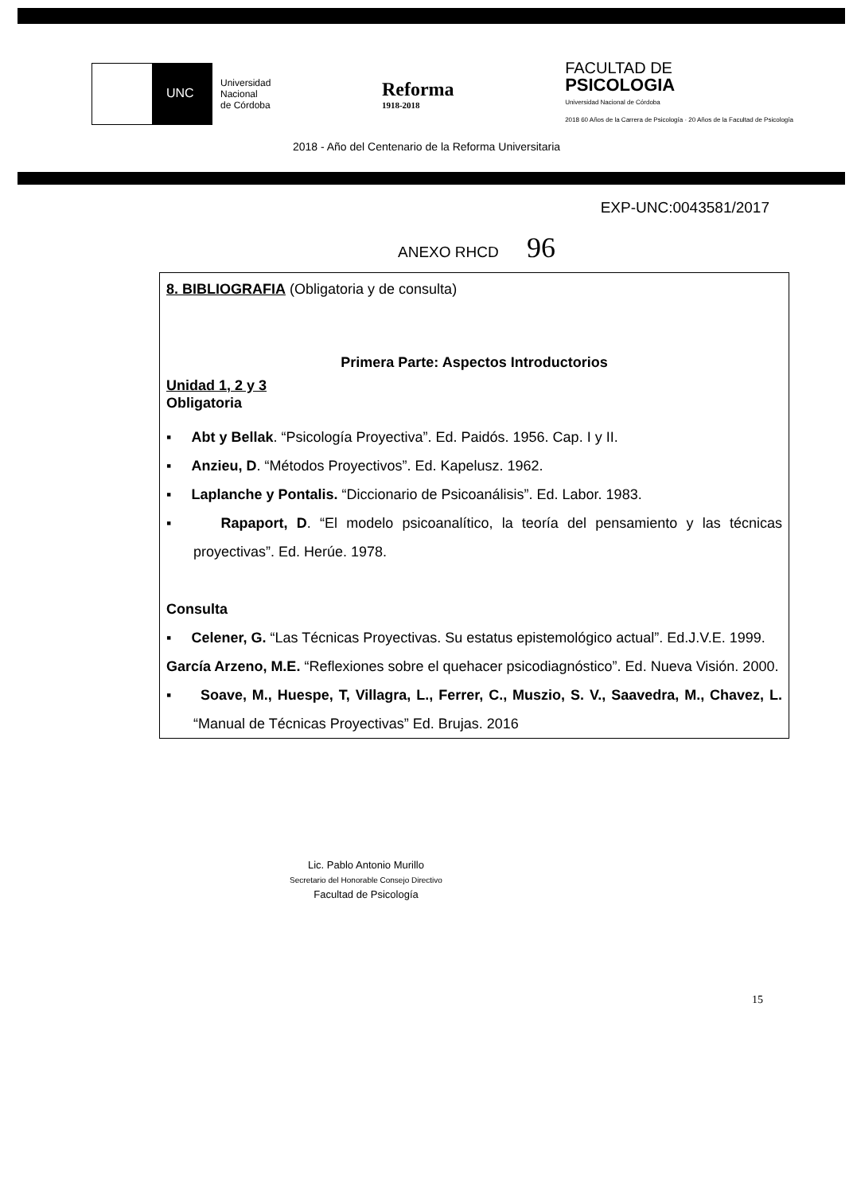UNC
Universidad
Nacional
de Córdoba
Reforma
1918-2018
FACULTAD DE
PSICOLOGIA
Universidad Nacional de Córdoba
2018 60 Años de la Carrera de Psicología · 20 Años de la Facultad de Psicología
2018 - Año del Centenario de la Reforma Universitaria
EXP-UNC:0043581/2017
ANEXO RHCD 96
8. BIBLIOGRAFIA (Obligatoria y de consulta)
Primera Parte: Aspectos Introductorios
Unidad 1, 2 y 3
Obligatoria
▪ Abt y Bellak. “Psicología Proyectiva”. Ed. Paidós. 1956. Cap. I y II.
▪ Anzieu, D. “Métodos Proyectivos”. Ed. Kapelusz. 1962.
▪ Laplanche y Pontalis. “Diccionario de Psicoanálisis”. Ed. Labor. 1983.
▪ Rapaport, D. “El modelo psicoanalítico, la teoría del pensamiento y las técnicas proyectivas”. Ed. Herúe. 1978.
Consulta
▪ Celener, G. “Las Técnicas Proyectivas. Su estatus epistemológico actual”. Ed.J.V.E. 1999.
García Arzeno, M.E. “Reflexiones sobre el quehacer psicodiagnóstico”. Ed. Nueva Visión. 2000.
▪ Soave, M., Huespe, T, Villagra, L., Ferrer, C., Muszio, S. V., Saavedra, M., Chavez, L. “Manual de Técnicas Proyectivas” Ed. Brujas. 2016
Lic. Pablo Antonio Murillo
Secretario del Honorable Consejo Directivo
Facultad de Psicología
15